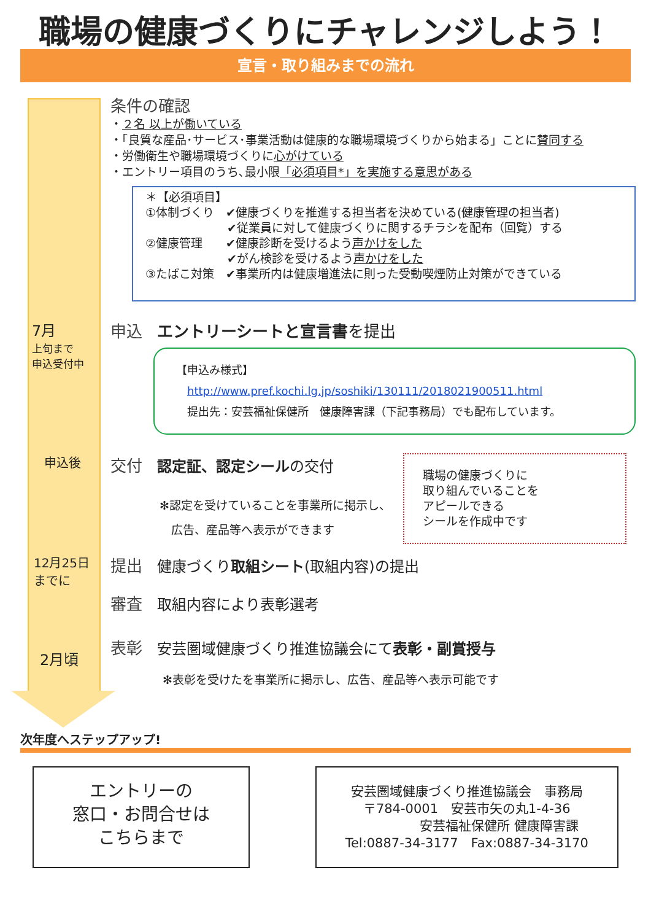職場の健康づくりにチャレンジしよう！
宣言・取り組みまでの流れ
条件の確認
・２名 以上が働いている
・「良質な産品･サービス･事業活動は健康的な職場環境づくりから始まる」ことに賛同する
・労働衛生や職場環境づくりに心がけている
・エントリー項目のうち､最小限「必須項目*」を実施する意思がある
＊【必須項目】
①体制づくり　✔健康づくりを推進する担当者を決めている(健康管理の担当者)
　　　　　　　✔従業員に対して健康づくりに関するチラシを配布（回覧）する
②健康管理　　✔健康診断を受けるよう声かけをした
　　　　　　　✔がん検診を受けるよう声かけをした
③たばこ対策　✔事業所内は健康増進法に則った受動喫煙防止対策ができている
7月
上旬まで
申込受付中
申込 エントリーシートと宣言書 を提出
【申込み様式】
　http://www.pref.kochi.lg.jp/soshiki/130111/2018021900511.html
　提出先：安芸福祉保健所　健康障害課（下記事務局）でも配布しています。
申込後
交付 認定証、認定シール の交付
✻認定を受けていることを事業所に掲示し、
　広告、産品等へ表示ができます
職場の健康づくりに
取り組んでいることを
アピールできる
シールを作成中です
12月25日
までに
提出 健康づくり取組シート(取組内容)の提出
審査 取組内容により表彰選考
2月頃
表彰 安芸圏域健康づくり推進協議会にて表彰・副賞授与
✻表彰を受けたを事業所に掲示し、広告、産品等へ表示可能です
次年度へステップアップ!
エントリーの
窓口・お問合せは
こちらまで
安芸圏域健康づくり推進協議会　事務局
〒784-0001　安芸市矢の丸1-4-36
　　　　　安芸福祉保健所 健康障害課
Tel:0887-34-3177　Fax:0887-34-3170